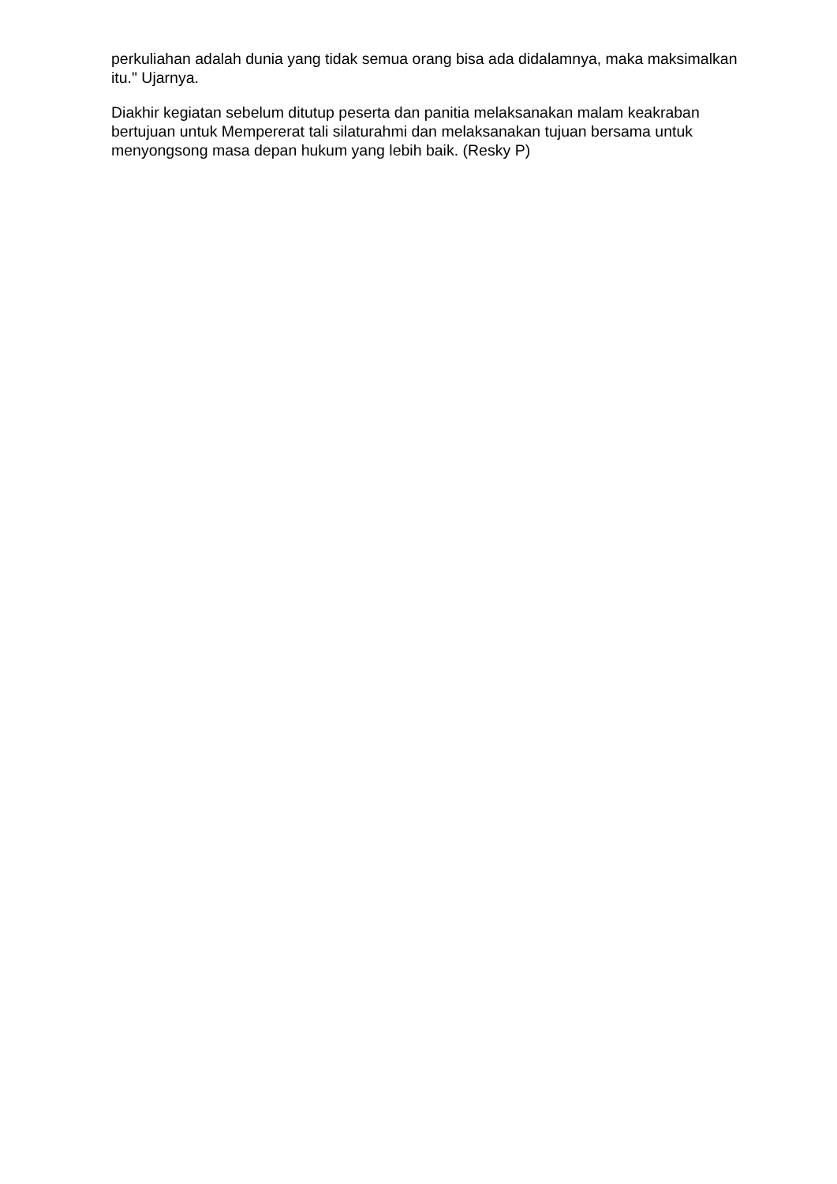perkuliahan adalah dunia yang tidak semua orang bisa ada didalamnya, maka maksimalkan itu." Ujarnya.
Diakhir kegiatan sebelum ditutup peserta dan panitia melaksanakan malam keakraban bertujuan untuk Mempererat tali silaturahmi dan melaksanakan tujuan bersama untuk menyongsong masa depan hukum yang lebih baik. (Resky P)